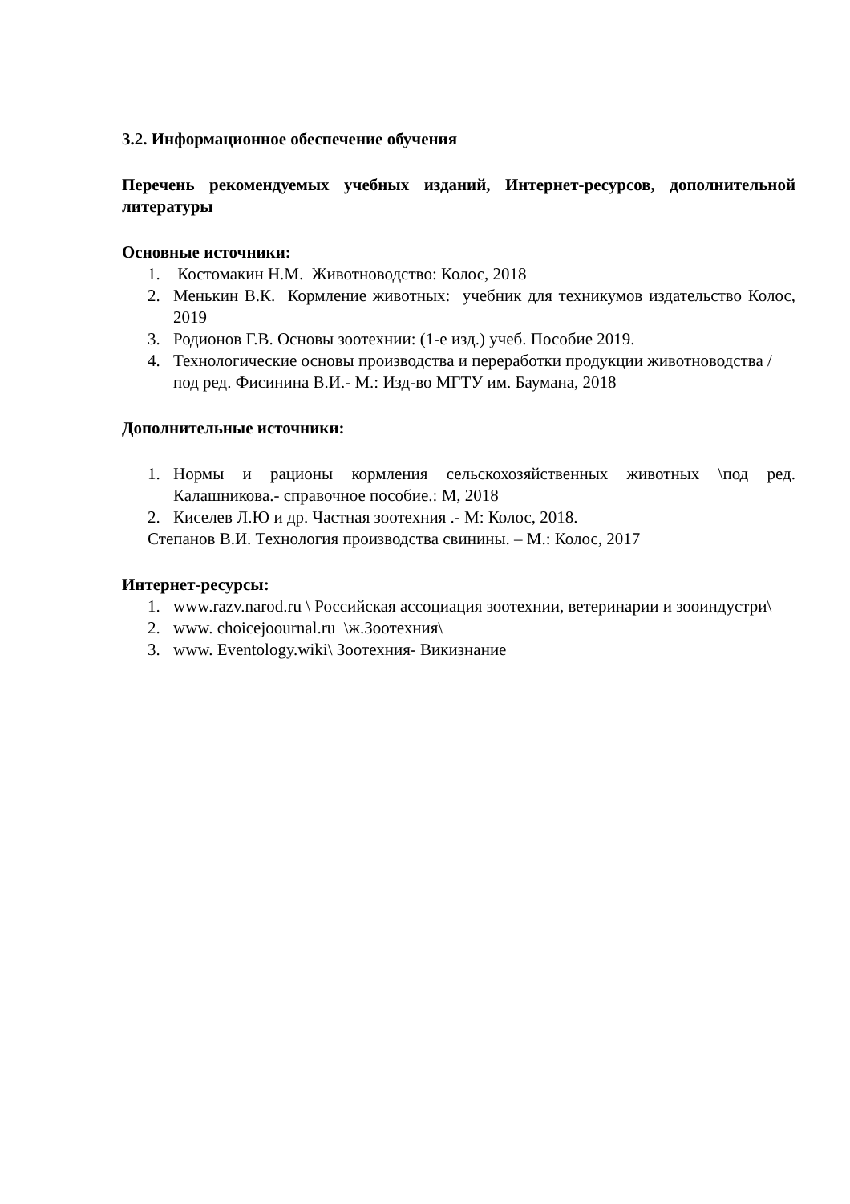3.2. Информационное обеспечение обучения
Перечень рекомендуемых учебных изданий, Интернет-ресурсов, дополнительной литературы
Основные источники:
1. Костомакин Н.М. Животноводство: Колос, 2018
2. Менькин В.К. Кормление животных: учебник для техникумов издательство Колос, 2019
3. Родионов Г.В. Основы зоотехнии: (1-е изд.) учеб. Пособие 2019.
4. Технологические основы производства и переработки продукции животноводства /под ред. Фисинина В.И.- М.: Изд-во МГТУ им. Баумана, 2018
Дополнительные источники:
1. Нормы и рационы кормления сельскохозяйственных животных \под ред. Калашникова.- справочное пособие.: М, 2018
2. Киселев Л.Ю и др. Частная зоотехния .- М: Колос, 2018.
Степанов В.И. Технология производства свинины. – М.: Колос, 2017
Интернет-ресурсы:
1. www.razv.narod.ru \ Российская ассоциация зоотехнии, ветеринарии и зооиндустри\
2. www. choicejoournal.ru \ж.Зоотехния\
3. www. Eventology.wiki\ Зоотехния- Викизнание